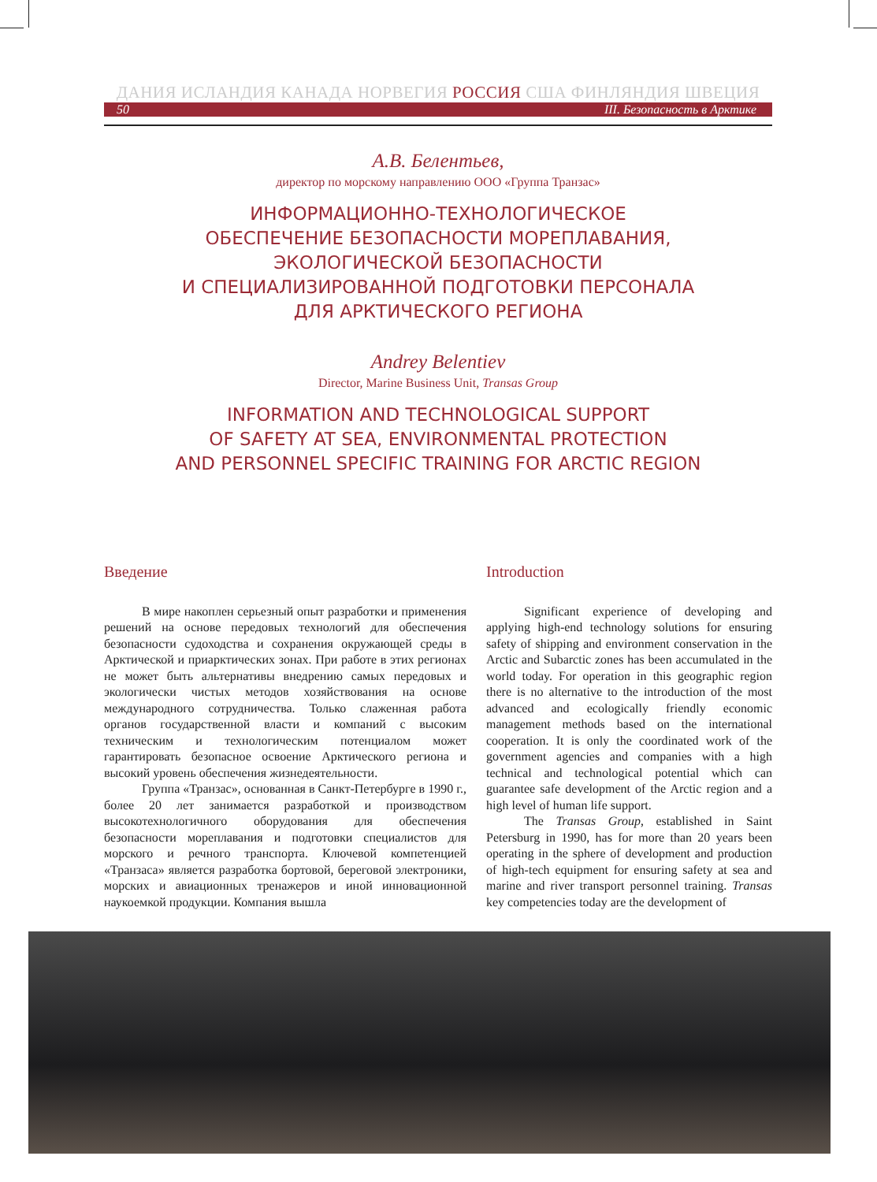ДАНИЯ ИСЛАНДИЯ КАНАДА НОРВЕГИЯ РОССИЯ США ФИНЛЯНДИЯ ШВЕЦИЯ
50 III. Безопасность в Арктике
А.В. Белентьев,
директор по морскому направлению ООО «Группа Транзас»
ИНФОРМАЦИОННО-ТЕХНОЛОГИЧЕСКОЕ
ОБЕСПЕЧЕНИЕ БЕЗОПАСНОСТИ МОРЕПЛАВАНИЯ,
ЭКОЛОГИЧЕСКОЙ БЕЗОПАСНОСТИ
И СПЕЦИАЛИЗИРОВАННОЙ ПОДГОТОВКИ ПЕРСОНАЛА
ДЛЯ АРКТИЧЕСКОГО РЕГИОНА
Andrey Belentiev
Director, Marine Business Unit, Transas Group
INFORMATION AND TECHNOLOGICAL SUPPORT
OF SAFETY AT SEA, ENVIRONMENTAL PROTECTION
AND PERSONNEL SPECIFIC TRAINING FOR ARCTIC REGION
Введение
В мире накоплен серьезный опыт разработки и применения решений на основе передовых технологий для обеспечения безопасности судоходства и сохранения окружающей среды в Арктической и приарктических зонах. При работе в этих регионах не может быть альтернативы внедрению самых передовых и экологически чистых методов хозяйствования на основе международного сотрудничества. Только слаженная работа органов государственной власти и компаний с высоким техническим и технологическим потенциалом может гарантировать безопасное освоение Арктического региона и высокий уровень обеспечения жизнедеятельности.
Группа «Транзас», основанная в Санкт-Петербурге в 1990 г., более 20 лет занимается разработкой и производством высокотехнологичного оборудования для обеспечения безопасности мореплавания и подготовки специалистов для морского и речного транспорта. Ключевой компетенцией «Транзаса» является разработка бортовой, береговой электроники, морских и авиационных тренажеров и иной инновационной наукоемкой продукции. Компания вышла
Introduction
Significant experience of developing and applying high-end technology solutions for ensuring safety of shipping and environment conservation in the Arctic and Subarctic zones has been accumulated in the world today. For operation in this geographic region there is no alternative to the introduction of the most advanced and ecologically friendly economic management methods based on the international cooperation. It is only the coordinated work of the government agencies and companies with a high technical and technological potential which can guarantee safe development of the Arctic region and a high level of human life support.
The Transas Group, established in Saint Petersburg in 1990, has for more than 20 years been operating in the sphere of development and production of high-tech equipment for ensuring safety at sea and marine and river transport personnel training. Transas key competencies today are the development of